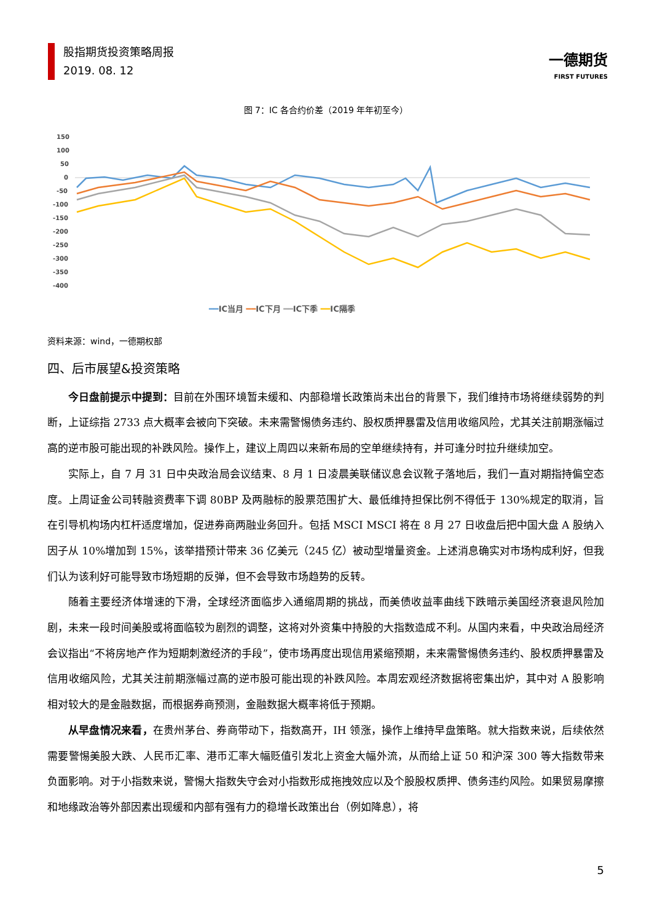股指期货投资策略周报
2019. 08. 12
一德期货
FIRST FUTURES
图 7：IC 各合约价差（2019 年年初至今）
150
100
50
0
-50
-100
-150
-200
-250
-300
-350
-400
━━IC当月 ━━IC下月 ━━IC下季 ━━IC隔季
资料来源：wind，一德期权部
四、后市展望&投资策略
今日盘前提示中提到：目前在外围环境暂未缓和、内部稳增长政策尚未出台的背景下，我们维持市场将继续弱势的判断，上证综指 2733 点大概率会被向下突破。未来需警惕债务违约、股权质押暴雷及信用收缩风险，尤其关注前期涨幅过高的逆市股可能出现的补跌风险。操作上，建议上周四以来新布局的空单继续持有，并可逢分时拉升继续加空。
实际上，自 7 月 31 日中央政治局会议结束、8 月 1 日凌晨美联储议息会议靴子落地后，我们一直对期指持偏空态度。上周证金公司转融资费率下调 80BP 及两融标的股票范围扩大、最低维持担保比例不得低于 130%规定的取消，旨在引导机构场内杠杆适度增加，促进券商两融业务回升。包括 MSCI MSCI 将在 8 月 27 日收盘后把中国大盘 A 股纳入因子从 10%增加到 15%，该举措预计带来 36 亿美元（245 亿）被动型增量资金。上述消息确实对市场构成利好，但我们认为该利好可能导致市场短期的反弹，但不会导致市场趋势的反转。
随着主要经济体增速的下滑，全球经济面临步入通缩周期的挑战，而美债收益率曲线下跌暗示美国经济衰退风险加剧，未来一段时间美股或将面临较为剧烈的调整，这将对外资集中持股的大指数造成不利。从国内来看，中央政治局经济会议指出“不将房地产作为短期刺激经济的手段”，使市场再度出现信用紧缩预期，未来需警惕债务违约、股权质押暴雷及信用收缩风险，尤其关注前期涨幅过高的逆市股可能出现的补跌风险。本周宏观经济数据将密集出炉，其中对 A 股影响相对较大的是金融数据，而根据券商预测，金融数据大概率将低于预期。
从早盘情况来看，在贵州茅台、券商带动下，指数高开，IH 领涨，操作上维持早盘策略。就大指数来说，后续依然需要警惕美股大跌、人民币汇率、港币汇率大幅贬值引发北上资金大幅外流，从而给上证 50 和沪深 300 等大指数带来负面影响。对于小指数来说，警惕大指数失守会对小指数形成拖拽效应以及个股股权质押、债务违约风险。如果贸易摩擦和地缘政治等外部因素出现缓和内部有强有力的稳增长政策出台（例如降息），将
5